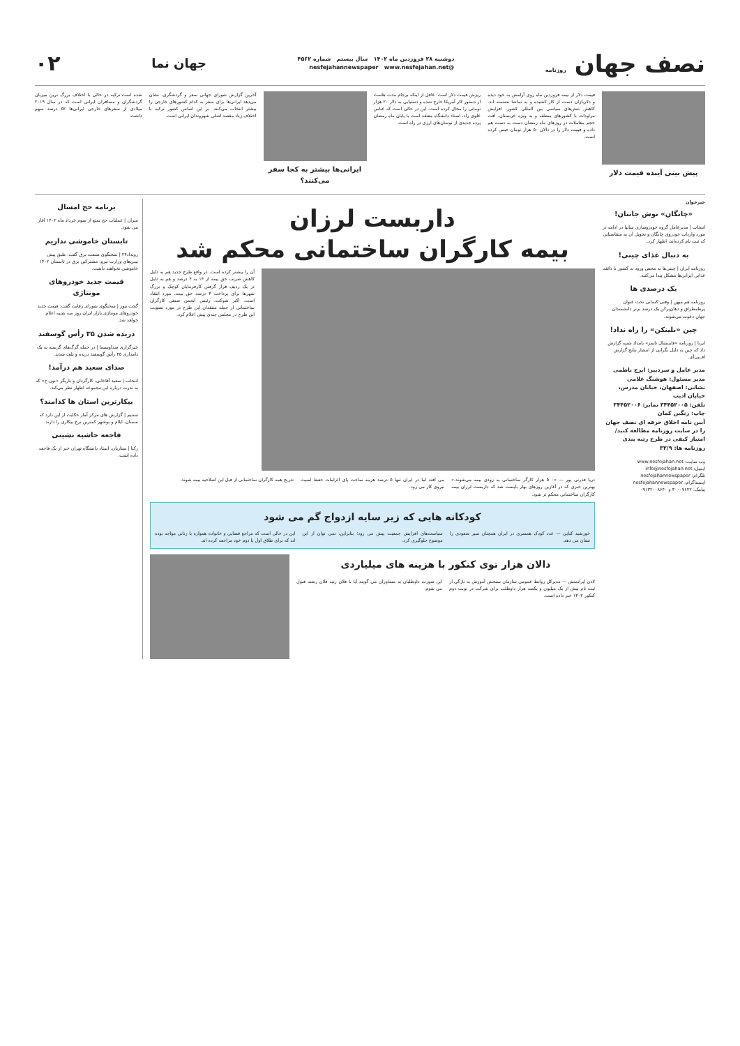نصف جهان روزنامه
دوشنبه ۲۸ فروردین ماه ۱۴۰۲ سال بیستم شماره ۴۵۶۲
@nesfejahannewspaper www.nesfejahan.net
جهان نما
۰۲
پیش بینی آینده قیمت دلار
قیمت دلار از نیمه فروردین ماه روی آرامش به خود دیده و دلاربازان دست از کار کشیده و به تماشا نشسته اند. کاهش تنش‌های سیاسی بین المللی کشور، افزایش مراودات با کشورهای منطقه و به ویژه عربستان، افت حجم معاملات در روزهای ماه رمضان دست به دست هم داده و قیمت دلار را در دالان ۵۰ هزار تومان حبس کرده است.
ریزش قیمت دلار است؛ غافل از اینکه برجام مدت هاست از دستور کار آمریکا خارج شده و دستیابی به دلار ۲۰ هزار تومانی را محال کرده است. این در حالی است که عباس علوی راد، استاد دانشگاه معتقد است با پایان ماه رمضان پرده جدیدی از نوسان‌های ارزی در راه است.
ایرانی‌ها بیشتر به کجا سفر می‌کنند؟
آخرین گزارش شورای جهانی سفر و گردشگری، نشان می‌دهد ایرانی‌ها برای سفر به کدام کشورهای خارجی را بیشتر انتخاب می‌کنند. بر این اساس کشور ترکیه با اختلاف زیاد مقصد اصلی شهروندان ایرانی است.
شده است.ترکیه در حالی با اختلاف بزرگ ترین میزبان گردشگران و مسافران ایرانی است که در سال ۲۰۱۹ میلادی از سفرهای خارجی ایرانی‌ها ۵۲ درصد سهم داشت.
خبرخوان
«چانگان» نوش جانتان!
انتخاب | مدیرعامل گروه خودروسازی سایپا در ادامه در مورد واردات خودروی چانگان و تحویل آن به متقاضیانی که ثبت نام کرده‌اند، اظهار کرد.
به دنبال غذای چینی!
روزنامه ایران | چینی‌ها به محض ورود به کشور با ذائقه غذایی ایرانی‌ها مشکل پیدا می‌کنند.
یک درصدی ها
روزنامه هم میهن | وقتی کسانی تحت عنوان پرطمطراق و دهان‌پرکن یک درصد برتر دانشمندان جهان دعوت می‌شوند.
چین «بلینکن» را راه نداد!
ایرنا | روزنامه «فایننشال تایمز» بامداد شنبه گزارش داد که چین به دلیل نگرانی از انتشار نتایج گزارش اف‌بی‌آی.
مدیر عامل و سردبیر: ایرج ناظمی
مدیر مسئول: هوشنگ غلامی
نشانی: اصفهان، خیابان مدرس، خیابان ادیب
تلفن: ۳۴۴۵۲۰۰۵ نمابر: ۳۴۴۵۲۰۰۶
چاپ: رنگین کمان
آیین نامه اخلاق حرفه ای نصف جهان را در سایت روزنامه مطالعه کنید/امتیاز کیفی در طرح رتبه بندی روزنامه ها: ۳۲/۹
وب سایت: www.nesfejahan.net
ایمیل: info@nesfejahan.net
تلگرام: nesfejahannewspaper
اینستاگرام: nesfejahannewspaper
پیامک: ۳۰۰۰۷۶۴۲ و ۰۹۱۳۲۰۰۸۶۴۰
داربست لرزان
بیمه کارگران ساختمانی محکم شد
آن را بیشتر کرده است. در واقع طرح جدید هم به دلیل کاهش ضریب حق بیمه از ۱۴ به ۴ درصد و هم به دلیل در یک ردیف قرار گرفتن کارفرمایان کوچک و بزرگ شهرها برای پرداخت ۴ درصد حق بیمه، مورد انتقاد است. اکبر شوکت، رئیس انجمن صنفی کارگران ساختمانی از جمله منتقدان این طرح در مورد تصویب این طرح در مجلس چندی پیش اعلام کرد.
دریا قدرتی پور — «۵۰۰ هزار کارگر ساختمانی به زودی بیمه می‌شوند.» بهترین خبری که در آغازین روزهای بهار بایست شد که داربست لرزان بیمه کارگران ساختمانی محکم تر شود.
می افتد اما در ایران تنها ۵ درصد هزینه ساخت پای الزامات حفظ امنیت نیروی کار می رود.
تدریج همه کارگران ساختمانی از قبل این اصلاحیه بیمه شوند.
کودکانه هایی که زیر سایه ازدواج گم می شود
خورشید کیایی — عدد کودک همسری در ایران همچنان سیر صعودی را نشان می دهد.
سیاست‌های افزایش جمعیت پیش می رود؛ بنابراین، نمی توان از این موضوع جلوگیری کرد.
این در حالی است که مراجع قضایی و خانواده همواره با زنانی مواجه بوده اند که برای طلاق اول یا دوم خود مراجعه کرده اند.
دالان هزار توی کنکور با هزینه های میلیاردی
لادن ایرانمنش — مدیرکل روابط عمومی سازمان سنجش آموزش به تازگی از ثبت نام بیش از یک میلیون و یکصد هزار داوطلب برای شرکت در نوبت دوم کنکور ۱۴۰۲ خبر داده است.
این صورت داوطلبان به مشاوران می گویند آیا با فلان رتبه فلان رشته قبول می شوم.
برنامه حج امسال
میزان | عملیات حج تمتع از سوم خرداد ماه ۱۴۰۲ آغاز می شود.
تابستان خاموشی نداریم
رویداد۲۴ | سخنگوی صنعت برق گفت: طبق پیش بینی‌های وزارت نیرو، مشترکین برق در تابستان ۱۴۰۲ خاموشی نخواهند داشت.
قیمت جدید خودروهای مونتاژی
گجت نیوز | سخنگوی شورای رقابت گفت: قیمت جدید خودروهای مونتاژی بازار ایران روز سه شنبه اعلام خواهد شد.
دریده شدن ۳۵ رأس گوسفند
خبرگزاری صداوسیما | در حمله گرگ‌های گرسنه به یک دامداری ۳۵ رأس گوسفند دریده و تلف شدند.
صدای سعید هم درآمد!
انتخاب | سعید آقاخانی، کارگردان و بازیگر «نون.خ» که به ندرت درباره این مجموعه اظهار نظر می‌کند.
بیکارترین استان ها کدامند؟
تسنیم | گزارش های مرکز آمار حکایت از این دارد که سمنان، ایلام و بوشهر کمترین نرخ بیکاری را دارند.
فاجعه حاشیه نشینی
رکنا | ستاریان، استاد دانشگاه تهران خبر از یک فاجعه داده است.